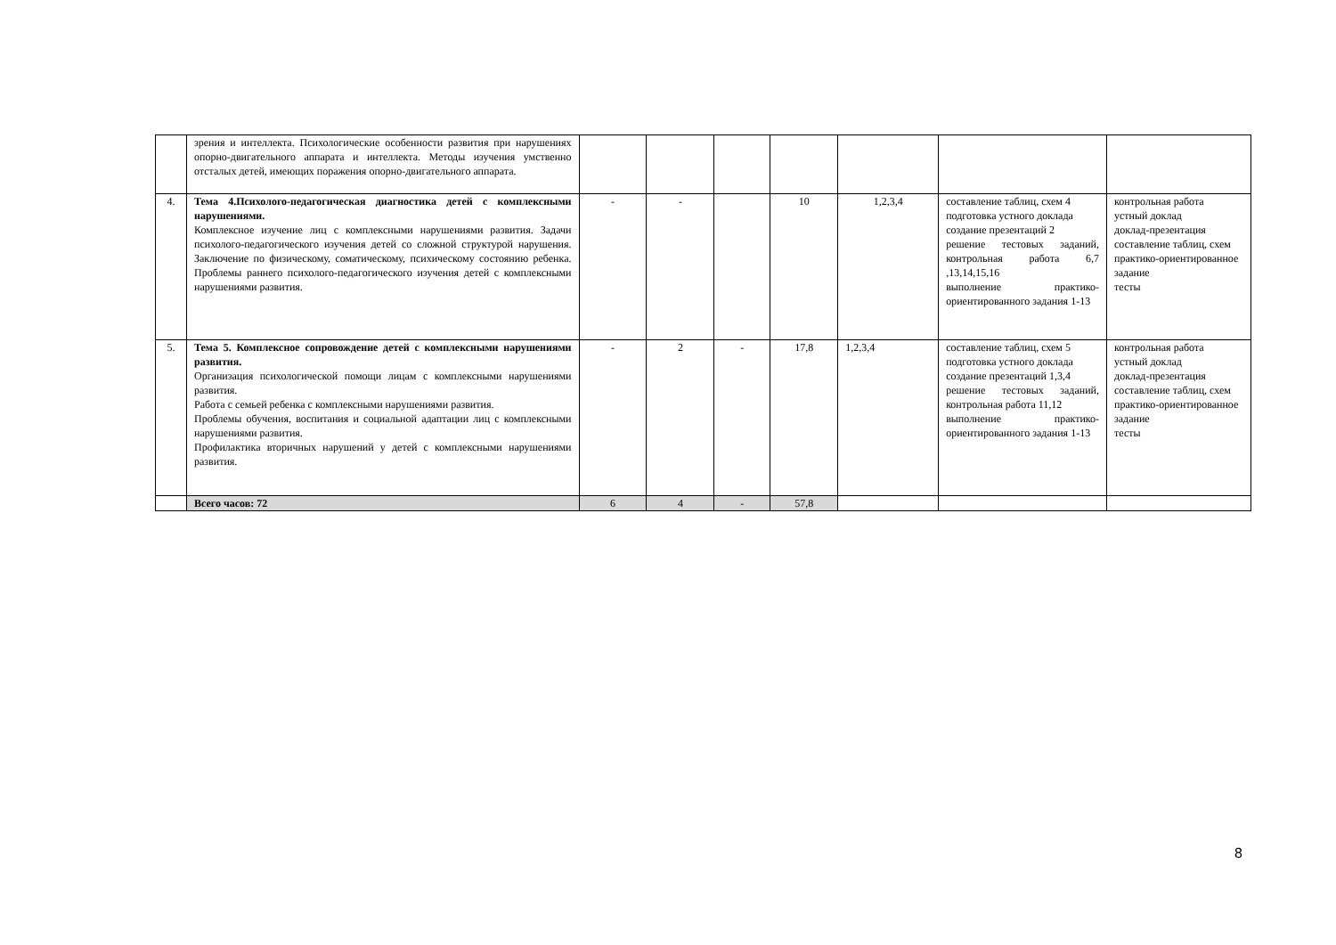| | зрения и интеллекта. Психологические особенности развития при нарушениях опорно-двигательного аппарата и интеллекта. Методы изучения умственно отсталых детей, имеющих поражения опорно-двигательного аппарата. | | | | | | | |
| 4. | Тема 4.Психолого-педагогическая диагностика детей с комплексными нарушениями. Комплексное изучение лиц с комплексными нарушениями развития. Задачи психолого-педагогического изучения детей со сложной структурой нарушения. Заключение по физическому, соматическому, психическому состоянию ребенка. Проблемы раннего психолого-педагогического изучения детей с комплексными нарушениями развития. | - | - | | 10 | 1,2,3,4 | составление таблиц, схем 4 подготовка устного доклада создание презентаций 2 решение тестовых заданий, контрольная работа 6,7 ,13,14,15,16 выполнение практико-ориентированного задания 1-13 | контрольная работа устный доклад доклад-презентация составление таблиц, схем практико-ориентированное задание тесты |
| 5. | Тема 5. Комплексное сопровождение детей с комплексными нарушениями развития. Организация психологической помощи лицам с комплексными нарушениями развития. Работа с семьей ребенка с комплексными нарушениями развития. Проблемы обучения, воспитания и социальной адаптации лиц с комплексными нарушениями развития. Профилактика вторичных нарушений у детей с комплексными нарушениями развития. | - | 2 | - | 17,8 | 1,2,3,4 | составление таблиц, схем 5 подготовка устного доклада создание презентаций 1,3,4 решение тестовых заданий, контрольная работа 11,12 выполнение практико-ориентированного задания 1-13 | контрольная работа устный доклад доклад-презентация составление таблиц, схем практико-ориентированное задание тесты |
| | Всего часов: 72 | 6 | 4 | - | 57,8 | | | |
8